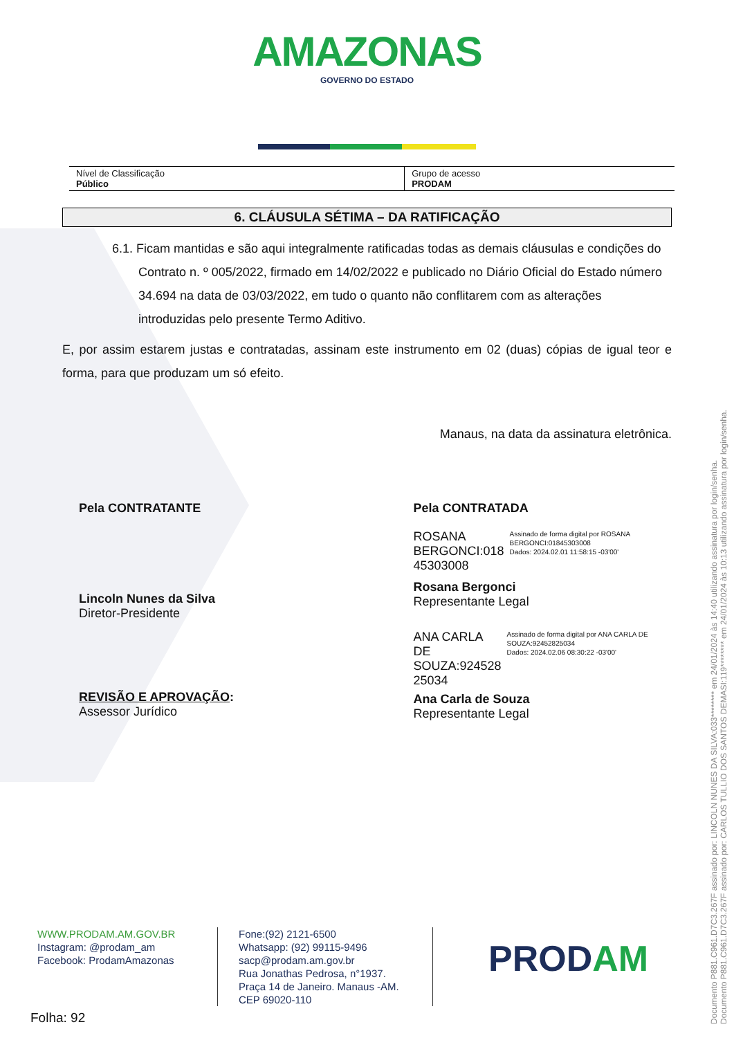AMAZONAS
GOVERNO DO ESTADO
| Nível de Classificação Público | Grupo de acesso PRODAM |
6. CLÁUSULA SÉTIMA – DA RATIFICAÇÃO
6.1. Ficam mantidas e são aqui integralmente ratificadas todas as demais cláusulas e condições do Contrato n. º 005/2022, firmado em 14/02/2022 e publicado no Diário Oficial do Estado número 34.694 na data de 03/03/2022, em tudo o quanto não conflitarem com as alterações introduzidas pelo presente Termo Aditivo.
E, por assim estarem justas e contratadas, assinam este instrumento em 02 (duas) cópias de igual teor e forma, para que produzam um só efeito.
Manaus, na data da assinatura eletrônica.
Pela CONTRATANTE
Lincoln Nunes da Silva
Diretor-Presidente
REVISÃO E APROVAÇÃO:
Assessor Jurídico
Pela CONTRATADA
ROSANA
BERGONCI:018
45303008
Assinado de forma digital por ROSANA BERGONCI:01845303008
Dados: 2024.02.01 11:58:15 -03'00'
Rosana Bergonci
Representante Legal
ANA CARLA DE
SOUZA:924528
25034
Assinado de forma digital por ANA CARLA DE SOUZA:92452825034
Dados: 2024.02.06 08:30:22 -03'00'
Ana Carla de Souza
Representante Legal
WWW.PRODAM.AM.GOV.BR
Instagram: @prodam_am
Facebook: ProdamAmazonas
Fone:(92) 2121-6500
Whatsapp: (92) 99115-9496
sacp@prodam.am.gov.br
Rua Jonathas Pedrosa, n°1937.
Praça 14 de Janeiro. Manaus -AM.
CEP 69020-110
PRODAM
Folha: 92
Documento P881.C961.D7C3.267F assinado por: LINCOLN NUNES DA SILVA:033******** em 24/01/2024 às 14:40 utilizando assinatura por login/senha.
Documento P881.C961.D7C3.267F assinado por: CARLOS TULLIO DOS SANTOS DEMASI:119******** em 24/01/2024 às 10:13 utilizando assinatura por login/senha.